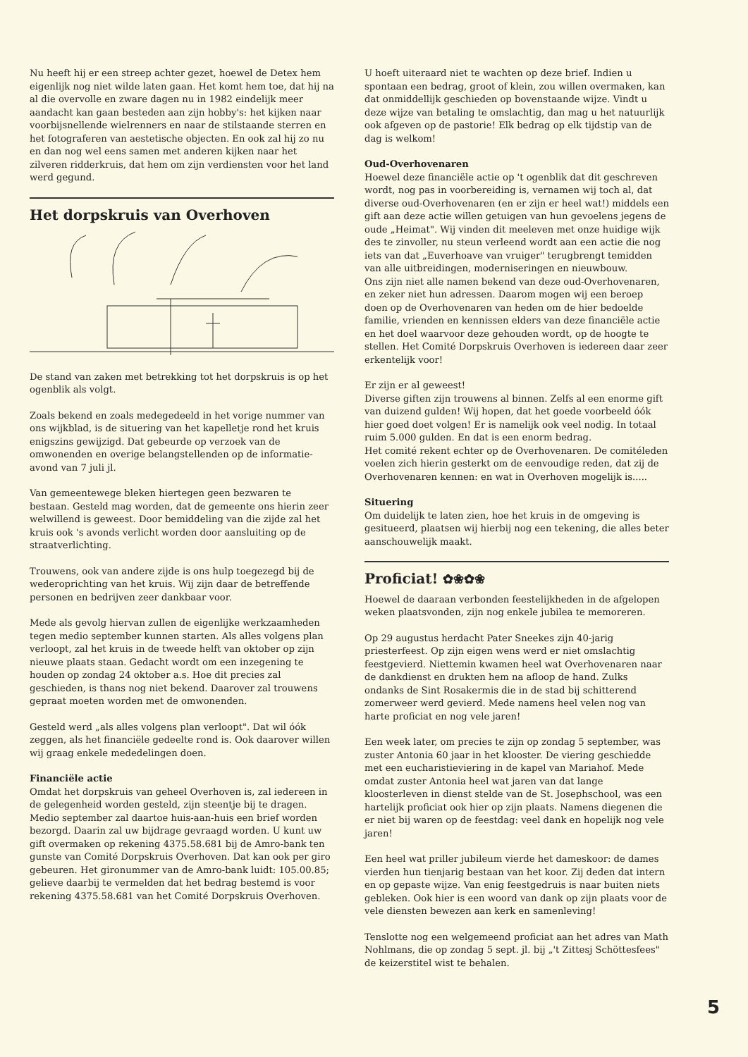Nu heeft hij er een streep achter gezet, hoewel de Detex hem eigenlijk nog niet wilde laten gaan. Het komt hem toe, dat hij na al die overvolle en zware dagen nu in 1982 eindelijk meer aandacht kan gaan besteden aan zijn hobby's: het kijken naar voorbijsnellende wielrenners en naar de stilstaande sterren en het fotograferen van aestetische objecten. En ook zal hij zo nu en dan nog wel eens samen met anderen kijken naar het zilveren ridderkruis, dat hem om zijn verdiensten voor het land werd gegund.
Het dorpskruis van Overhoven
De stand van zaken met betrekking tot het dorpskruis is op het ogenblik als volgt.
Zoals bekend en zoals medegedeeld in het vorige nummer van ons wijkblad, is de situering van het kapelletje rond het kruis enigszins gewijzigd. Dat gebeurde op verzoek van de omwonenden en overige belangstellenden op de informatie-avond van 7 juli jl.
Van gemeentewege bleken hiertegen geen bezwaren te bestaan. Gesteld mag worden, dat de gemeente ons hierin zeer welwillend is geweest. Door bemiddeling van die zijde zal het kruis ook 's avonds verlicht worden door aansluiting op de straatverlichting.
Trouwens, ook van andere zijde is ons hulp toegezegd bij de wederoprichting van het kruis. Wij zijn daar de betreffende personen en bedrijven zeer dankbaar voor.
Mede als gevolg hiervan zullen de eigenlijke werkzaamheden tegen medio september kunnen starten. Als alles volgens plan verloopt, zal het kruis in de tweede helft van oktober op zijn nieuwe plaats staan. Gedacht wordt om een inzegening te houden op zondag 24 oktober a.s. Hoe dit precies zal geschieden, is thans nog niet bekend. Daarover zal trouwens gepraat moeten worden met de omwonenden.
Gesteld werd „als alles volgens plan verloopt". Dat wil óók zeggen, als het financiële gedeelte rond is. Ook daarover willen wij graag enkele mededelingen doen.
Financiële actie
Omdat het dorpskruis van geheel Overhoven is, zal iedereen in de gelegenheid worden gesteld, zijn steentje bij te dragen. Medio september zal daartoe huis-aan-huis een brief worden bezorgd. Daarin zal uw bijdrage gevraagd worden. U kunt uw gift overmaken op rekening 4375.58.681 bij de Amro-bank ten gunste van Comité Dorpskruis Overhoven. Dat kan ook per giro gebeuren. Het gironummer van de Amro-bank luidt: 105.00.85; gelieve daarbij te vermelden dat het bedrag bestemd is voor rekening 4375.58.681 van het Comité Dorpskruis Overhoven.
U hoeft uiteraard niet te wachten op deze brief. Indien u spontaan een bedrag, groot of klein, zou willen overmaken, kan dat onmiddellijk geschieden op bovenstaande wijze. Vindt u deze wijze van betaling te omslachtig, dan mag u het natuurlijk ook afgeven op de pastorie! Elk bedrag op elk tijdstip van de dag is welkom!
Oud-Overhovenaren
Hoewel deze financiële actie op 't ogenblik dat dit geschreven wordt, nog pas in voorbereiding is, vernamen wij toch al, dat diverse oud-Overhovenaren (en er zijn er heel wat!) middels een gift aan deze actie willen getuigen van hun gevoelens jegens de oude „Heimat". Wij vinden dit meeleven met onze huidige wijk des te zinvoller, nu steun verleend wordt aan een actie die nog iets van dat „Euverhoave van vruiger" terugbrengt temidden van alle uitbreidingen, moderniseringen en nieuwbouw.
Ons zijn niet alle namen bekend van deze oud-Overhovenaren, en zeker niet hun adressen. Daarom mogen wij een beroep doen op de Overhovenaren van heden om de hier bedoelde familie, vrienden en kennissen elders van deze financiële actie en het doel waarvoor deze gehouden wordt, op de hoogte te stellen. Het Comité Dorpskruis Overhoven is iedereen daar zeer erkentelijk voor!
Er zijn er al geweest!
Diverse giften zijn trouwens al binnen. Zelfs al een enorme gift van duizend gulden! Wij hopen, dat het goede voorbeeld óók hier goed doet volgen! Er is namelijk ook veel nodig. In totaal ruim 5.000 gulden. En dat is een enorm bedrag.
Het comité rekent echter op de Overhovenaren. De comitéleden voelen zich hierin gesterkt om de eenvoudige reden, dat zij de Overhovenaren kennen: en wat in Overhoven mogelijk is.....
Situering
Om duidelijk te laten zien, hoe het kruis in de omgeving is gesitueerd, plaatsen wij hierbij nog een tekening, die alles beter aanschouwelijk maakt.
Proficiat! ✿❀✿❀
Hoewel de daaraan verbonden feestelijkheden in de afgelopen weken plaatsvonden, zijn nog enkele jubilea te memoreren.
Op 29 augustus herdacht Pater Sneekes zijn 40-jarig priesterfeest. Op zijn eigen wens werd er niet omslachtig feestgevierd. Niettemin kwamen heel wat Overhovenaren naar de dankdienst en drukten hem na afloop de hand. Zulks ondanks de Sint Rosakermis die in de stad bij schitterend zomerweer werd gevierd. Mede namens heel velen nog van harte proficiat en nog vele jaren!
Een week later, om precies te zijn op zondag 5 september, was zuster Antonia 60 jaar in het klooster. De viering geschiedde met een eucharistieviering in de kapel van Mariahof. Mede omdat zuster Antonia heel wat jaren van dat lange kloosterleven in dienst stelde van de St. Josephschool, was een hartelijk proficiat ook hier op zijn plaats. Namens diegenen die er niet bij waren op de feestdag: veel dank en hopelijk nog vele jaren!
Een heel wat priller jubileum vierde het dameskoor: de dames vierden hun tienjarig bestaan van het koor. Zij deden dat intern en op gepaste wijze. Van enig feestgedruis is naar buiten niets gebleken. Ook hier is een woord van dank op zijn plaats voor de vele diensten bewezen aan kerk en samenleving!
Tenslotte nog een welgemeend proficiat aan het adres van Math Nohlmans, die op zondag 5 sept. jl. bij „'t Zittesj Schöttesfees" de keizerstitel wist te behalen.
5